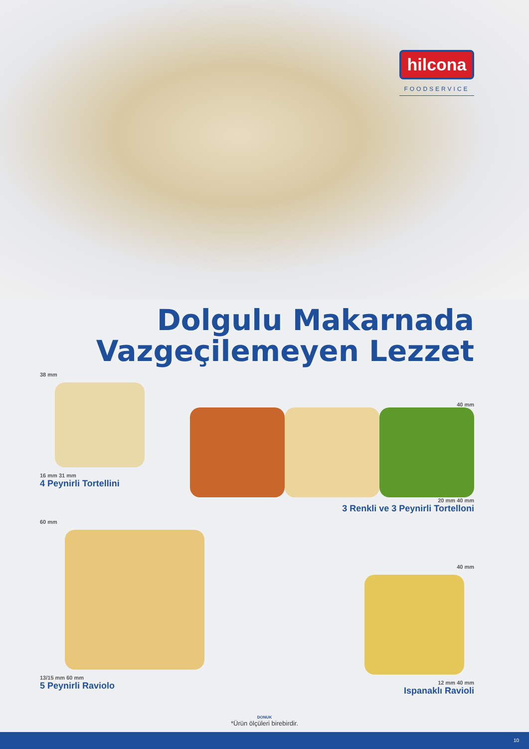hilcona
FOODSERVICE
Dolgulu Makarnada
Vazgeçilemeyen Lezzet
38 mm
16 mm 31 mm
4 Peynirli Tortellini
40 mm
20 mm 40 mm
3 Renkli ve 3 Peynirli Tortelloni
60 mm
13/15 mm 60 mm
5 Peynirli Raviolo
40 mm
12 mm 40 mm
Ispanaklı Ravioli
DONUK
*Ürün ölçüleri birebirdir.
10